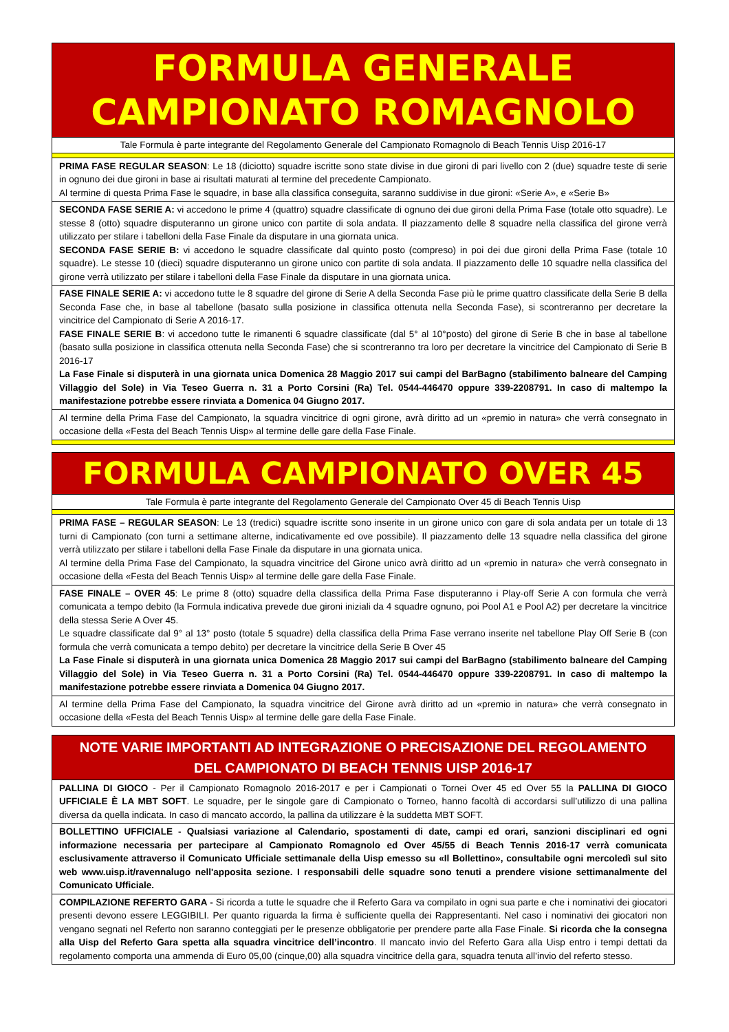| FORMULA GENERALE CAMPIONATO ROMAGNOLO |
| Tale Formula è parte integrante del Regolamento Generale del Campionato Romagnolo di Beach Tennis Uisp 2016-17 |
| PRIMA FASE REGULAR SEASON : Le 18 (diciotto) squadre iscritte sono state divise in due gironi di pari livello con 2 (due) squadre teste di serie in ognuno dei due gironi in base ai risultati maturati al termine del precedente Campionato. Al termine di questa Prima Fase le squadre, in base alla classifica conseguita, saranno suddivise in due gironi: «Serie A», e «Serie B» |
| SECONDA FASE SERIE A: vi accedono le prime 4 (quattro) squadre classificate di ognuno dei due gironi della Prima Fase (totale otto squadre). Le stesse 8 (otto) squadre disputeranno un girone unico con partite di sola andata. Il piazzamento delle 8 squadre nella classifica del girone verrà utilizzato per stilare i tabelloni della Fase Finale da disputare in una giornata unica. SECONDA FASE SERIE B: vi accedono le squadre classificate dal quinto posto (compreso) in poi dei due gironi della Prima Fase (totale 10 squadre). Le stesse 10 (dieci) squadre disputeranno un girone unico con partite di sola andata. Il piazzamento delle 10 squadre nella classifica del girone verrà utilizzato per stilare i tabelloni della Fase Finale da disputare in una giornata unica. |
| FASE FINALE SERIE A: vi accedono tutte le 8 squadre del girone di Serie A della Seconda Fase più le prime quattro classificate della Serie B della Seconda Fase che, in base al tabellone (basato sulla posizione in classifica ottenuta nella Seconda Fase), si scontreranno per decretare la vincitrice del Campionato di Serie A 2016-17. FASE FINALE SERIE B : vi accedono tutte le rimanenti 6 squadre classificate (dal 5° al 10°posto) del girone di Serie B che in base al tabellone (basato sulla posizione in classifica ottenuta nella Seconda Fase) che si scontreranno tra loro per decretare la vincitrice del Campionato di Serie B 2016-17 La Fase Finale si disputerà in una giornata unica Domenica 28 Maggio 2017 sui campi del BarBagno (stabilimento balneare del Camping Villaggio del Sole) in Via Teseo Guerra n. 31 a Porto Corsini (Ra) Tel. 0544-446470 oppure 339-2208791. In caso di maltempo la manifestazione potrebbe essere rinviata a Domenica 04 Giugno 2017. |
| Al termine della Prima Fase del Campionato, la squadra vincitrice di ogni girone, avrà diritto ad un «premio in natura» che verrà consegnato in occasione della «Festa del Beach Tennis Uisp» al termine delle gare della Fase Finale. |
| FORMULA CAMPIONATO OVER 45 |
| Tale Formula è parte integrante del Regolamento Generale del Campionato Over 45 di Beach Tennis Uisp |
| PRIMA FASE – REGULAR SEASON : Le 13 (tredici) squadre iscritte sono inserite in un girone unico con gare di sola andata per un totale di 13 turni di Campionato (con turni a settimane alterne, indicativamente ed ove possibile). Il piazzamento delle 13 squadre nella classifica del girone verrà utilizzato per stilare i tabelloni della Fase Finale da disputare in una giornata unica. Al termine della Prima Fase del Campionato, la squadra vincitrice del Girone unico avrà diritto ad un «premio in natura» che verrà consegnato in occasione della «Festa del Beach Tennis Uisp» al termine delle gare della Fase Finale. |
| FASE FINALE – OVER 45 : Le prime 8 (otto) squadre della classifica della Prima Fase disputeranno i Play-off Serie A con formula che verrà comunicata a tempo debito (la Formula indicativa prevede due gironi iniziali da 4 squadre ognuno, poi Pool A1 e Pool A2) per decretare la vincitrice della stessa Serie A Over 45. Le squadre classificate dal 9° al 13° posto (totale 5 squadre) della classifica della Prima Fase verrano inserite nel tabellone Play Off Serie B (con formula che verrà comunicata a tempo debito) per decretare la vincitrice della Serie B Over 45 La Fase Finale si disputerà in una giornata unica Domenica 28 Maggio 2017 sui campi del BarBagno (stabilimento balneare del Camping Villaggio del Sole) in Via Teseo Guerra n. 31 a Porto Corsini (Ra) Tel. 0544-446470 oppure 339-2208791. In caso di maltempo la manifestazione potrebbe essere rinviata a Domenica 04 Giugno 2017. |
| Al termine della Prima Fase del Campionato, la squadra vincitrice del Girone avrà diritto ad un «premio in natura» che verrà consegnato in occasione della «Festa del Beach Tennis Uisp» al termine delle gare della Fase Finale. |
| NOTE VARIE IMPORTANTI AD INTEGRAZIONE O PRECISAZIONE DEL REGOLAMENTO DEL CAMPIONATO DI BEACH TENNIS UISP 2016-17 |
| PALLINA DI GIOCO - Per il Campionato Romagnolo 2016-2017 e per i Campionati o Tornei Over 45 ed Over 55 la PALLINA DI GIOCO UFFICIALE È LA MBT SOFT . Le squadre, per le singole gare di Campionato o Torneo, hanno facoltà di accordarsi sull’utilizzo di una pallina diversa da quella indicata. In caso di mancato accordo, la pallina da utilizzare è la suddetta MBT SOFT. |
| BOLLETTINO UFFICIALE - Qualsiasi variazione al Calendario, spostamenti di date, campi ed orari, sanzioni disciplinari ed ogni informazione necessaria per partecipare al Campionato Romagnolo ed Over 45/55 di Beach Tennis 2016-17 verrà comunicata esclusivamente attraverso il Comunicato Ufficiale settimanale della Uisp emesso su «Il Bollettino», consultabile ogni mercoledì sul sito web www.uisp.it/ravennalugo nell'apposita sezione. I responsabili delle squadre sono tenuti a prendere visione settimanalmente del Comunicato Ufficiale. |
| COMPILAZIONE REFERTO GARA - Si ricorda a tutte le squadre che il Referto Gara va compilato in ogni sua parte e che i nominativi dei giocatori presenti devono essere LEGGIBILI. Per quanto riguarda la firma è sufficiente quella dei Rappresentanti. Nel caso i nominativi dei giocatori non vengano segnati nel Referto non saranno conteggiati per le presenze obbligatorie per prendere parte alla Fase Finale. Si ricorda che la consegna alla Uisp del Referto Gara spetta alla squadra vincitrice dell’incontro . Il mancato invio del Referto Gara alla Uisp entro i tempi dettati da regolamento comporta una ammenda di Euro 05,00 (cinque,00) alla squadra vincitrice della gara, squadra tenuta all’invio del referto stesso. |